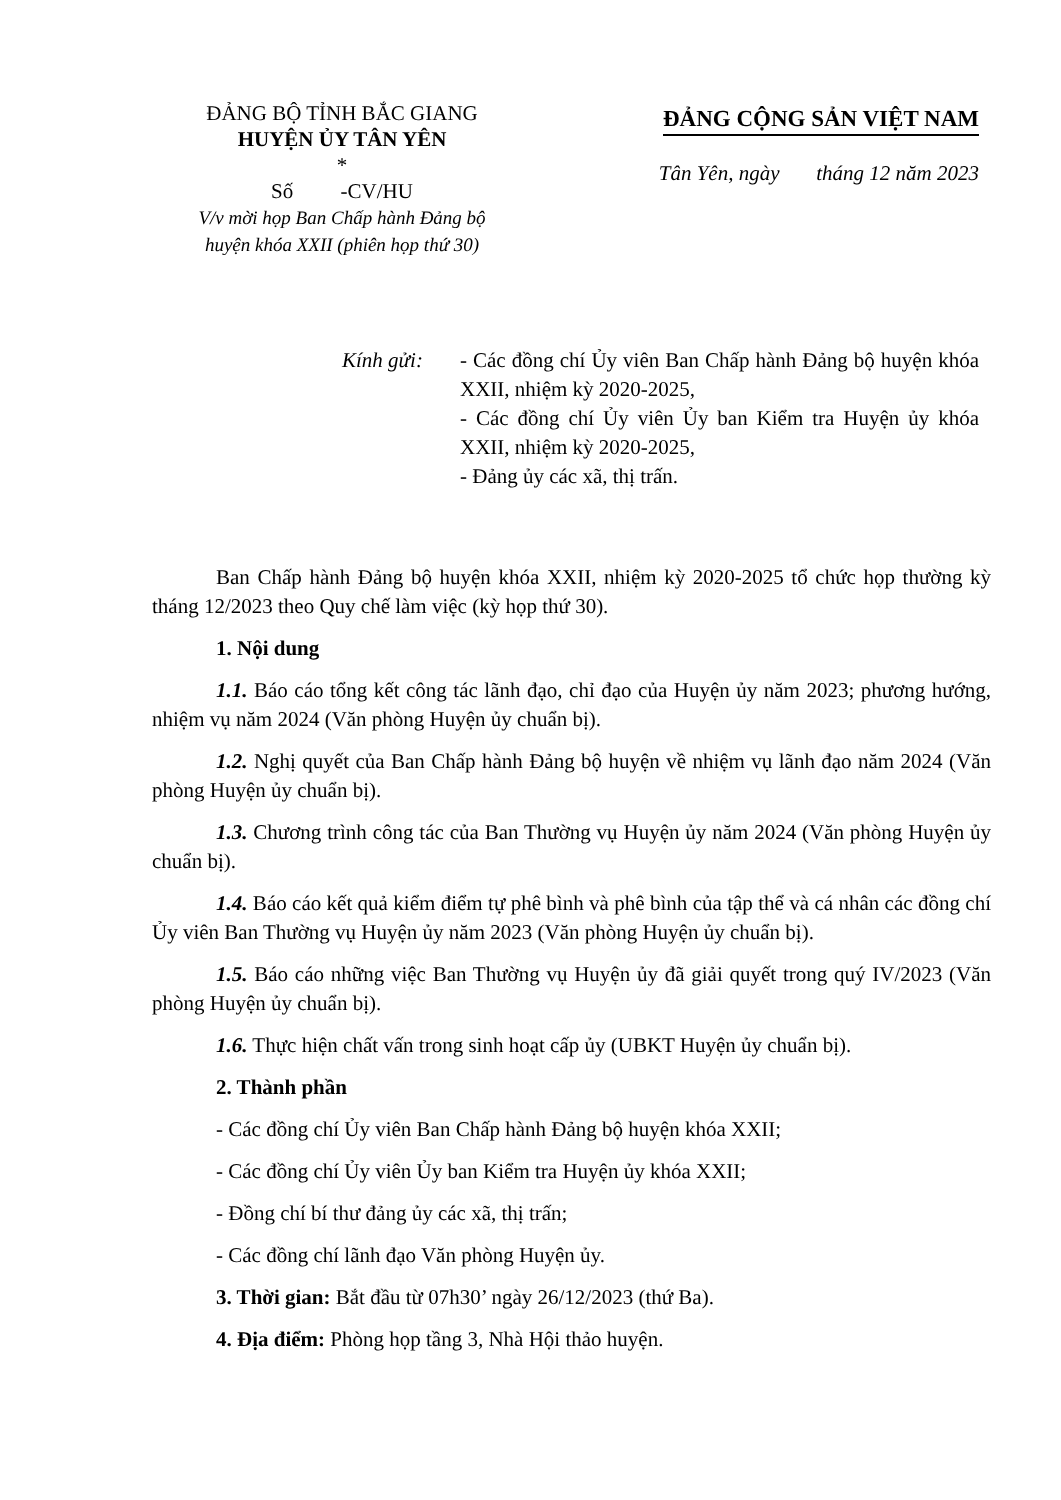ĐẢNG BỘ TỈNH BẮC GIANG
HUYỆN ỦY TÂN YÊN
*
Số -CV/HU
V/v mời họp Ban Chấp hành Đảng bộ
huyện khóa XXII (phiên họp thứ 30)
ĐẢNG CỘNG SẢN VIỆT NAM
Tân Yên, ngày tháng 12 năm 2023
Kính gửi: - Các đồng chí Ủy viên Ban Chấp hành Đảng bộ huyện khóa XXII, nhiệm kỳ 2020-2025,
- Các đồng chí Ủy viên Ủy ban Kiểm tra Huyện ủy khóa XXII, nhiệm kỳ 2020-2025,
- Đảng ủy các xã, thị trấn.
Ban Chấp hành Đảng bộ huyện khóa XXII, nhiệm kỳ 2020-2025 tổ chức họp thường kỳ tháng 12/2023 theo Quy chế làm việc (kỳ họp thứ 30).
1. Nội dung
1.1. Báo cáo tổng kết công tác lãnh đạo, chỉ đạo của Huyện ủy năm 2023; phương hướng, nhiệm vụ năm 2024 (Văn phòng Huyện ủy chuẩn bị).
1.2. Nghị quyết của Ban Chấp hành Đảng bộ huyện về nhiệm vụ lãnh đạo năm 2024 (Văn phòng Huyện ủy chuẩn bị).
1.3. Chương trình công tác của Ban Thường vụ Huyện ủy năm 2024 (Văn phòng Huyện ủy chuẩn bị).
1.4. Báo cáo kết quả kiểm điểm tự phê bình và phê bình của tập thể và cá nhân các đồng chí Ủy viên Ban Thường vụ Huyện ủy năm 2023 (Văn phòng Huyện ủy chuẩn bị).
1.5. Báo cáo những việc Ban Thường vụ Huyện ủy đã giải quyết trong quý IV/2023 (Văn phòng Huyện ủy chuẩn bị).
1.6. Thực hiện chất vấn trong sinh hoạt cấp ủy (UBKT Huyện ủy chuẩn bị).
2. Thành phần
- Các đồng chí Ủy viên Ban Chấp hành Đảng bộ huyện khóa XXII;
- Các đồng chí Ủy viên Ủy ban Kiểm tra Huyện ủy khóa XXII;
- Đồng chí bí thư đảng ủy các xã, thị trấn;
- Các đồng chí lãnh đạo Văn phòng Huyện ủy.
3. Thời gian: Bắt đầu từ 07h30’ ngày 26/12/2023 (thứ Ba).
4. Địa điểm: Phòng họp tầng 3, Nhà Hội thảo huyện.